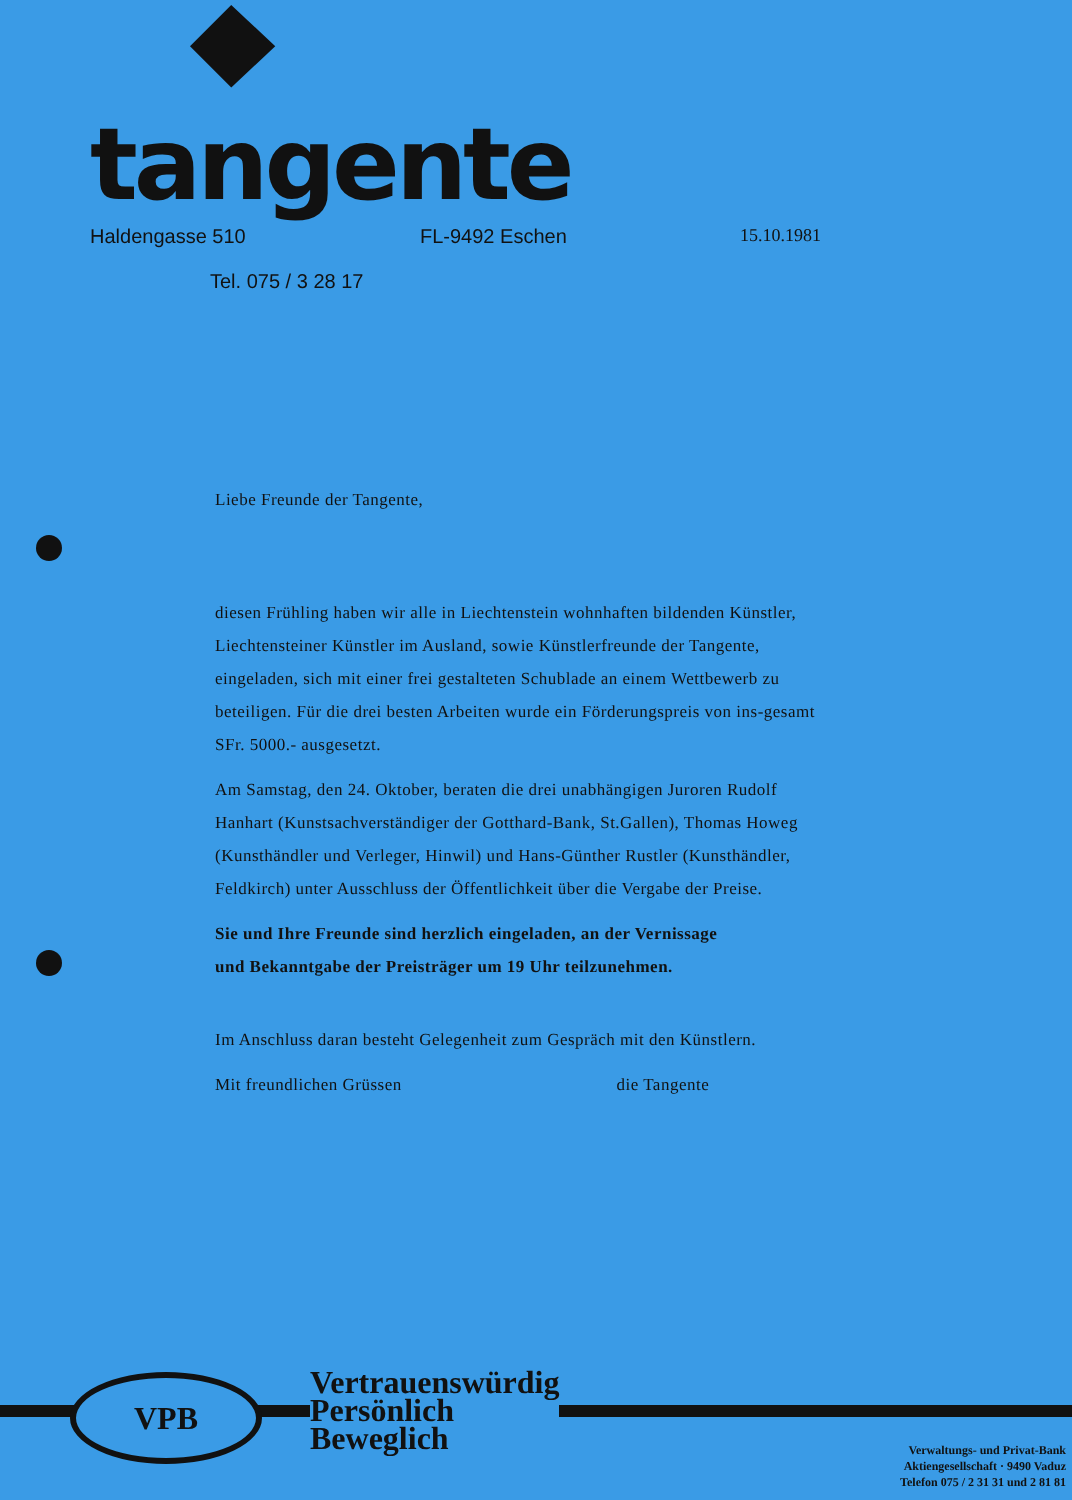tangente
Haldengasse 510 FL-9492 Eschen 15.10.1981
Tel. 075 / 3 28 17
Liebe Freunde der Tangente,
diesen Frühling haben wir alle in Liechtenstein wohnhaften bildenden Künstler, Liechtensteiner Künstler im Ausland, sowie Künstlerfreunde der Tangente, eingeladen, sich mit einer frei gestalteten Schublade an einem Wettbewerb zu beteiligen. Für die drei besten Arbeiten wurde ein Förderungspreis von ins-gesamt SFr. 5000.- ausgesetzt.
Am Samstag, den 24. Oktober, beraten die drei unabhängigen Juroren Rudolf Hanhart (Kunstsachverständiger der Gotthard-Bank, St.Gallen), Thomas Howeg (Kunsthändler und Verleger, Hinwil) und Hans-Günther Rustler (Kunsthändler, Feldkirch) unter Ausschluss der Öffentlichkeit über die Vergabe der Preise.
Sie und Ihre Freunde sind herzlich eingeladen, an der Vernissage und Bekanntgabe der Preisträger um 19 Uhr teilzunehmen.
Im Anschluss daran besteht Gelegenheit zum Gespräch mit den Künstlern.
Mit freundlichen Grüssen die Tangente
VPB
Vertrauenswürdig
Persönlich
Beweglich
Verwaltungs- und Privat-Bank
Aktiengesellschaft · 9490 Vaduz
Telefon 075 / 2 31 31 und 2 81 81